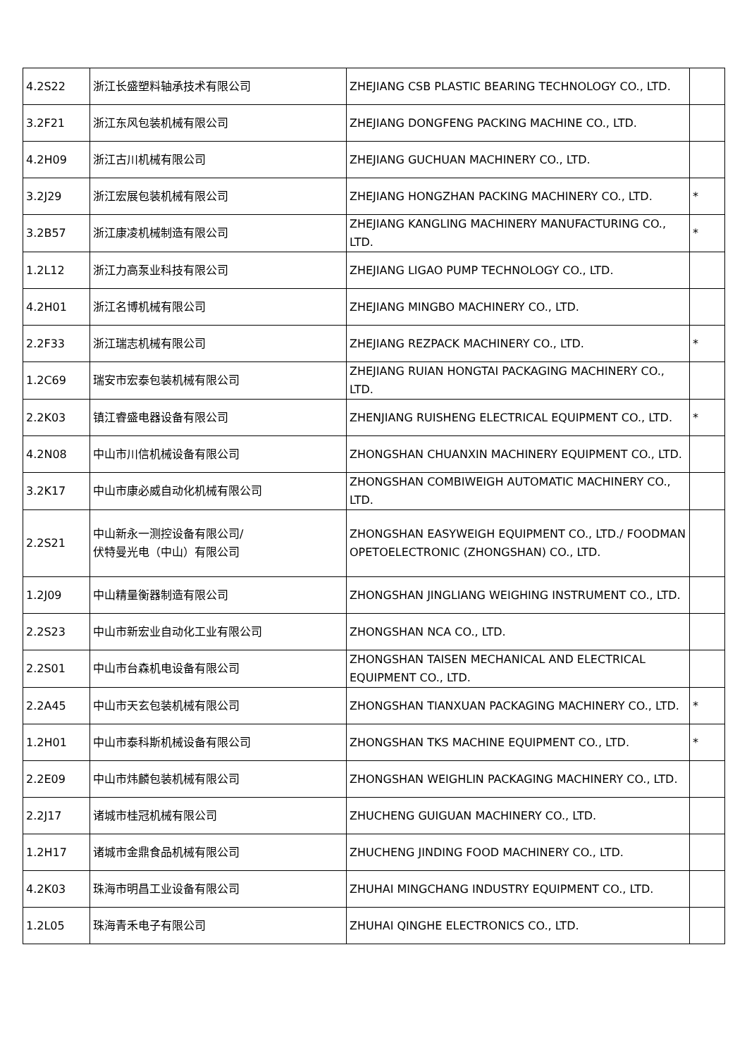| 4.2S22 | 浙江长盛塑料轴承技术有限公司 | ZHEJIANG CSB PLASTIC BEARING TECHNOLOGY CO., LTD. | |
| 3.2F21 | 浙江东风包装机械有限公司 | ZHEJIANG DONGFENG PACKING MACHINE CO., LTD. | |
| 4.2H09 | 浙江古川机械有限公司 | ZHEJIANG GUCHUAN MACHINERY CO., LTD. | |
| 3.2J29 | 浙江宏展包装机械有限公司 | ZHEJIANG HONGZHAN PACKING MACHINERY CO., LTD. | * |
| 3.2B57 | 浙江康凌机械制造有限公司 | ZHEJIANG KANGLING MACHINERY MANUFACTURING CO., LTD. | * |
| 1.2L12 | 浙江力高泵业科技有限公司 | ZHEJIANG LIGAO PUMP TECHNOLOGY CO., LTD. | |
| 4.2H01 | 浙江名博机械有限公司 | ZHEJIANG MINGBO MACHINERY CO., LTD. | |
| 2.2F33 | 浙江瑞志机械有限公司 | ZHEJIANG REZPACK MACHINERY CO., LTD. | * |
| 1.2C69 | 瑞安市宏泰包装机械有限公司 | ZHEJIANG RUIAN HONGTAI PACKAGING MACHINERY CO., LTD. | |
| 2.2K03 | 镇江睿盛电器设备有限公司 | ZHENJIANG RUISHENG ELECTRICAL EQUIPMENT CO., LTD. | * |
| 4.2N08 | 中山市川信机械设备有限公司 | ZHONGSHAN CHUANXIN MACHINERY EQUIPMENT CO., LTD. | |
| 3.2K17 | 中山市康必威自动化机械有限公司 | ZHONGSHAN COMBIWEIGH AUTOMATIC MACHINERY CO., LTD. | |
| 2.2S21 | 中山新永一测控设备有限公司/ 伏特曼光电（中山）有限公司 | ZHONGSHAN EASYWEIGH EQUIPMENT CO., LTD./ FOODMAN OPETOELECTRONIC (ZHONGSHAN) CO., LTD. | |
| 1.2J09 | 中山精量衡器制造有限公司 | ZHONGSHAN JINGLIANG WEIGHING INSTRUMENT CO., LTD. | |
| 2.2S23 | 中山市新宏业自动化工业有限公司 | ZHONGSHAN NCA CO., LTD. | |
| 2.2S01 | 中山市台森机电设备有限公司 | ZHONGSHAN TAISEN MECHANICAL AND ELECTRICAL EQUIPMENT CO., LTD. | |
| 2.2A45 | 中山市天玄包装机械有限公司 | ZHONGSHAN TIANXUAN PACKAGING MACHINERY CO., LTD. | * |
| 1.2H01 | 中山市泰科斯机械设备有限公司 | ZHONGSHAN TKS MACHINE EQUIPMENT CO., LTD. | * |
| 2.2E09 | 中山市炜麟包装机械有限公司 | ZHONGSHAN WEIGHLIN PACKAGING MACHINERY CO., LTD. | |
| 2.2J17 | 诸城市桂冠机械有限公司 | ZHUCHENG GUIGUAN MACHINERY CO., LTD. | |
| 1.2H17 | 诸城市金鼎食品机械有限公司 | ZHUCHENG JINDING FOOD MACHINERY CO., LTD. | |
| 4.2K03 | 珠海市明昌工业设备有限公司 | ZHUHAI MINGCHANG INDUSTRY EQUIPMENT CO., LTD. | |
| 1.2L05 | 珠海青禾电子有限公司 | ZHUHAI QINGHE ELECTRONICS CO., LTD. | |